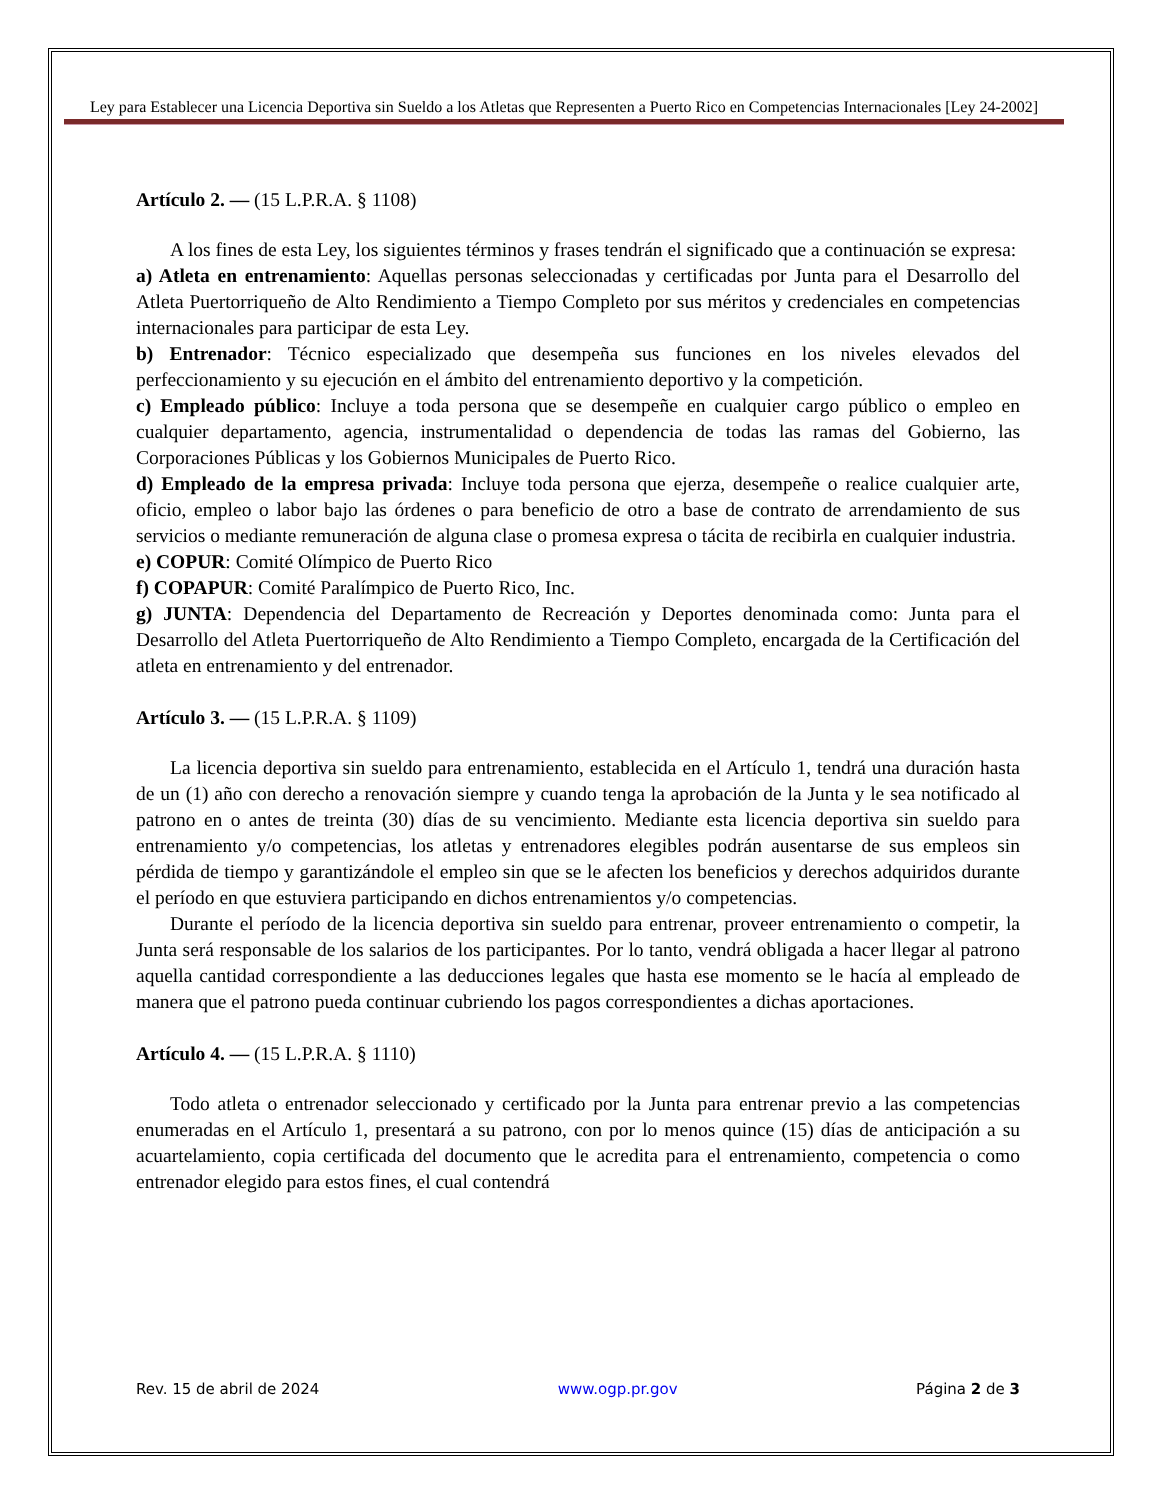Ley para Establecer una Licencia Deportiva sin Sueldo a los Atletas que Representen a Puerto Rico en Competencias Internacionales [Ley 24-2002]
Artículo 2. — (15 L.P.R.A. § 1108)
A los fines de esta Ley, los siguientes términos y frases tendrán el significado que a continuación se expresa:
a) Atleta en entrenamiento: Aquellas personas seleccionadas y certificadas por Junta para el Desarrollo del Atleta Puertorriqueño de Alto Rendimiento a Tiempo Completo por sus méritos y credenciales en competencias internacionales para participar de esta Ley.
b) Entrenador: Técnico especializado que desempeña sus funciones en los niveles elevados del perfeccionamiento y su ejecución en el ámbito del entrenamiento deportivo y la competición.
c) Empleado público: Incluye a toda persona que se desempeñe en cualquier cargo público o empleo en cualquier departamento, agencia, instrumentalidad o dependencia de todas las ramas del Gobierno, las Corporaciones Públicas y los Gobiernos Municipales de Puerto Rico.
d) Empleado de la empresa privada: Incluye toda persona que ejerza, desempeñe o realice cualquier arte, oficio, empleo o labor bajo las órdenes o para beneficio de otro a base de contrato de arrendamiento de sus servicios o mediante remuneración de alguna clase o promesa expresa o tácita de recibirla en cualquier industria.
e) COPUR: Comité Olímpico de Puerto Rico
f) COPAPUR: Comité Paralímpico de Puerto Rico, Inc.
g) JUNTA: Dependencia del Departamento de Recreación y Deportes denominada como: Junta para el Desarrollo del Atleta Puertorriqueño de Alto Rendimiento a Tiempo Completo, encargada de la Certificación del atleta en entrenamiento y del entrenador.
Artículo 3. — (15 L.P.R.A. § 1109)
La licencia deportiva sin sueldo para entrenamiento, establecida en el Artículo 1, tendrá una duración hasta de un (1) año con derecho a renovación siempre y cuando tenga la aprobación de la Junta y le sea notificado al patrono en o antes de treinta (30) días de su vencimiento. Mediante esta licencia deportiva sin sueldo para entrenamiento y/o competencias, los atletas y entrenadores elegibles podrán ausentarse de sus empleos sin pérdida de tiempo y garantizándole el empleo sin que se le afecten los beneficios y derechos adquiridos durante el período en que estuviera participando en dichos entrenamientos y/o competencias.
Durante el período de la licencia deportiva sin sueldo para entrenar, proveer entrenamiento o competir, la Junta será responsable de los salarios de los participantes. Por lo tanto, vendrá obligada a hacer llegar al patrono aquella cantidad correspondiente a las deducciones legales que hasta ese momento se le hacía al empleado de manera que el patrono pueda continuar cubriendo los pagos correspondientes a dichas aportaciones.
Artículo 4. — (15 L.P.R.A. § 1110)
Todo atleta o entrenador seleccionado y certificado por la Junta para entrenar previo a las competencias enumeradas en el Artículo 1, presentará a su patrono, con por lo menos quince (15) días de anticipación a su acuartelamiento, copia certificada del documento que le acredita para el entrenamiento, competencia o como entrenador elegido para estos fines, el cual contendrá
Rev. 15 de abril de 2024 www.ogp.pr.gov Página 2 de 3